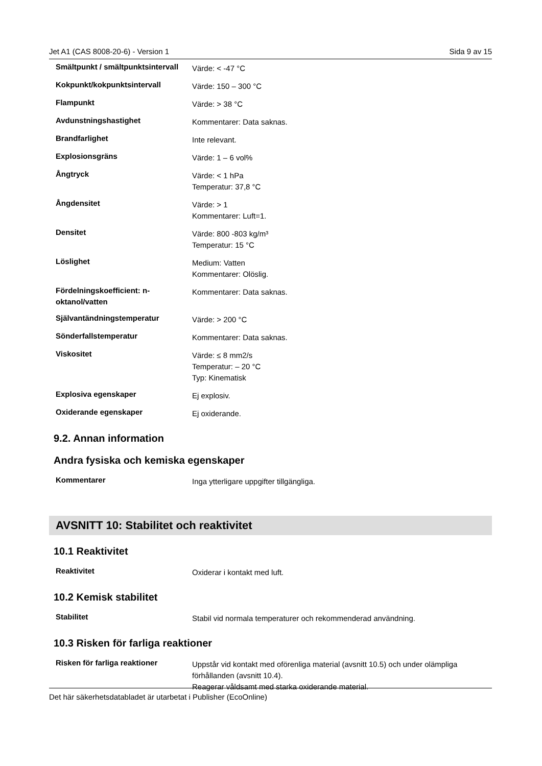Jet A1 (CAS 8008-20-6) - Version 1 Sida 9 av 15
| Smältpunkt / smältpunktsintervall | Värde: < -47 °C |
| Kokpunkt/kokpunktsintervall | Värde: 150 – 300 °C |
| Flampunkt | Värde: > 38 °C |
| Avdunstningshastighet | Kommentarer: Data saknas. |
| Brandfarlighet | Inte relevant. |
| Explosionsgräns | Värde: 1 – 6 vol% |
| Ångtryck | Värde: < 1 hPa Temperatur: 37,8 °C |
| Ångdensitet | Värde: > 1 Kommentarer: Luft=1. |
| Densitet | Värde: 800 -803 kg/m³ Temperatur: 15 °C |
| Löslighet | Medium: Vatten Kommentarer: Olöslig. |
| Fördelningskoefficient: n-oktanol/vatten | Kommentarer: Data saknas. |
| Självantändningstemperatur | Värde: > 200 °C |
| Sönderfallstemperatur | Kommentarer: Data saknas. |
| Viskositet | Värde: ≤ 8 mm2/s Temperatur: – 20 °C Typ: Kinematisk |
| Explosiva egenskaper | Ej explosiv. |
| Oxiderande egenskaper | Ej oxiderande. |
9.2. Annan information
Andra fysiska och kemiska egenskaper
| Kommentarer | Inga ytterligare uppgifter tillgängliga. |
AVSNITT 10: Stabilitet och reaktivitet
10.1 Reaktivitet
| Reaktivitet | Oxiderar i kontakt med luft. |
10.2 Kemisk stabilitet
| Stabilitet | Stabil vid normala temperaturer och rekommenderad användning. |
10.3 Risken för farliga reaktioner
| Risken för farliga reaktioner | Uppstår vid kontakt med oförenliga material (avsnitt 10.5) och under olämpliga förhållanden (avsnitt 10.4). Reagerar våldsamt med starka oxiderande material. |
Det här säkerhetsdatabladet är utarbetat i Publisher (EcoOnline)